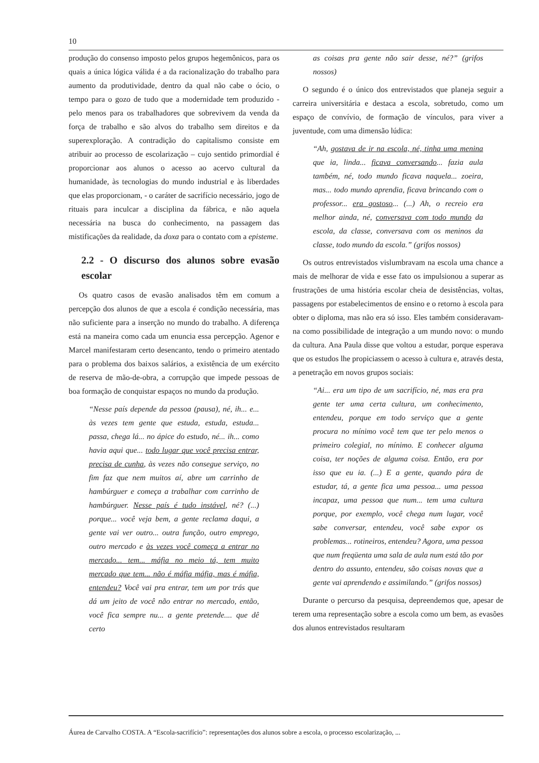10
produção do consenso imposto pelos grupos hegemônicos, para os quais a única lógica válida é a da racionalização do trabalho para aumento da produtividade, dentro da qual não cabe o ócio, o tempo para o gozo de tudo que a modernidade tem produzido - pelo menos para os trabalhadores que sobrevivem da venda da força de trabalho e são alvos do trabalho sem direitos e da superexploração. A contradição do capitalismo consiste em atribuir ao processo de escolarização – cujo sentido primordial é proporcionar aos alunos o acesso ao acervo cultural da humanidade, às tecnologias do mundo industrial e às liberdades que elas proporcionam, - o caráter de sacrifício necessário, jogo de rituais para inculcar a disciplina da fábrica, e não aquela necessária na busca do conhecimento, na passagem das mistificações da realidade, da doxa para o contato com a episteme.
2.2 - O discurso dos alunos sobre evasão escolar
Os quatro casos de evasão analisados têm em comum a percepção dos alunos de que a escola é condição necessária, mas não suficiente para a inserção no mundo do trabalho. A diferença está na maneira como cada um enuncia essa percepção. Agenor e Marcel manifestaram certo desencanto, tendo o primeiro atentado para o problema dos baixos salários, a existência de um exército de reserva de mão-de-obra, a corrupção que impede pessoas de boa formação de conquistar espaços no mundo da produção.
“Nesse país depende da pessoa (pausa), né, ih... e... às vezes tem gente que estuda, estuda, estuda... passa, chega lá... no ápice do estudo, né... ih... como havia aqui que... todo lugar que você precisa entrar, precisa de cunha, às vezes não consegue serviço, no fim faz que nem muitos aí, abre um carrinho de hambúrguer e começa a trabalhar com carrinho de hambúrguer. Nesse país é tudo instável, né? (...) porque... você veja bem, a gente reclama daqui, a gente vai ver outro... outra função, outro emprego, outro mercado e às vezes você começa a entrar no mercado... tem... máfia no meio tá, tem muito mercado que tem... não é máfia máfia, mas é máfia, entendeu? Você vai pra entrar, tem um por trás que dá um jeito de você não entrar no mercado, então, você fica sempre nu... a gente pretende.... que dê certo
as coisas pra gente não sair desse, né?” (grifos nossos)
O segundo é o único dos entrevistados que planeja seguir a carreira universitária e destaca a escola, sobretudo, como um espaço de convívio, de formação de vínculos, para viver a juventude, com uma dimensão lúdica:
“Ah, gostava de ir na escola, né, tinha uma menina que ia, linda... ficava conversando... fazia aula também, né, todo mundo ficava naquela... zoeira, mas... todo mundo aprendia, ficava brincando com o professor... era gostoso... (...) Ah, o recreio era melhor ainda, né, conversava com todo mundo da escola, da classe, conversava com os meninos da classe, todo mundo da escola.” (grifos nossos)
Os outros entrevistados vislumbravam na escola uma chance a mais de melhorar de vida e esse fato os impulsionou a superar as frustrações de uma história escolar cheia de desistências, voltas, passagens por estabelecimentos de ensino e o retorno à escola para obter o diploma, mas não era só isso. Eles também consideravam-na como possibilidade de integração a um mundo novo: o mundo da cultura. Ana Paula disse que voltou a estudar, porque esperava que os estudos lhe propiciassem o acesso à cultura e, através desta, a penetração em novos grupos sociais:
“Ai... era um tipo de um sacrifício, né, mas era pra gente ter uma certa cultura, um conhecimento, entendeu, porque em todo serviço que a gente procura no mínimo você tem que ter pelo menos o primeiro colegial, no mínimo. E conhecer alguma coisa, ter noções de alguma coisa. Então, era por isso que eu ia. (...) E a gente, quando pára de estudar, tá, a gente fica uma pessoa... uma pessoa incapaz, uma pessoa que num... tem uma cultura porque, por exemplo, você chega num lugar, você sabe conversar, entendeu, você sabe expor os problemas... rotineiros, entendeu? Agora, uma pessoa que num freqüenta uma sala de aula num está tão por dentro do assunto, entendeu, são coisas novas que a gente vai aprendendo e assimilando.” (grifos nossos)
Durante o percurso da pesquisa, depreendemos que, apesar de terem uma representação sobre a escola como um bem, as evasões dos alunos entrevistados resultaram
Áurea de Carvalho COSTA. A “Escola-sacrifício”: representações dos alunos sobre a escola, o processo escolarização, ...